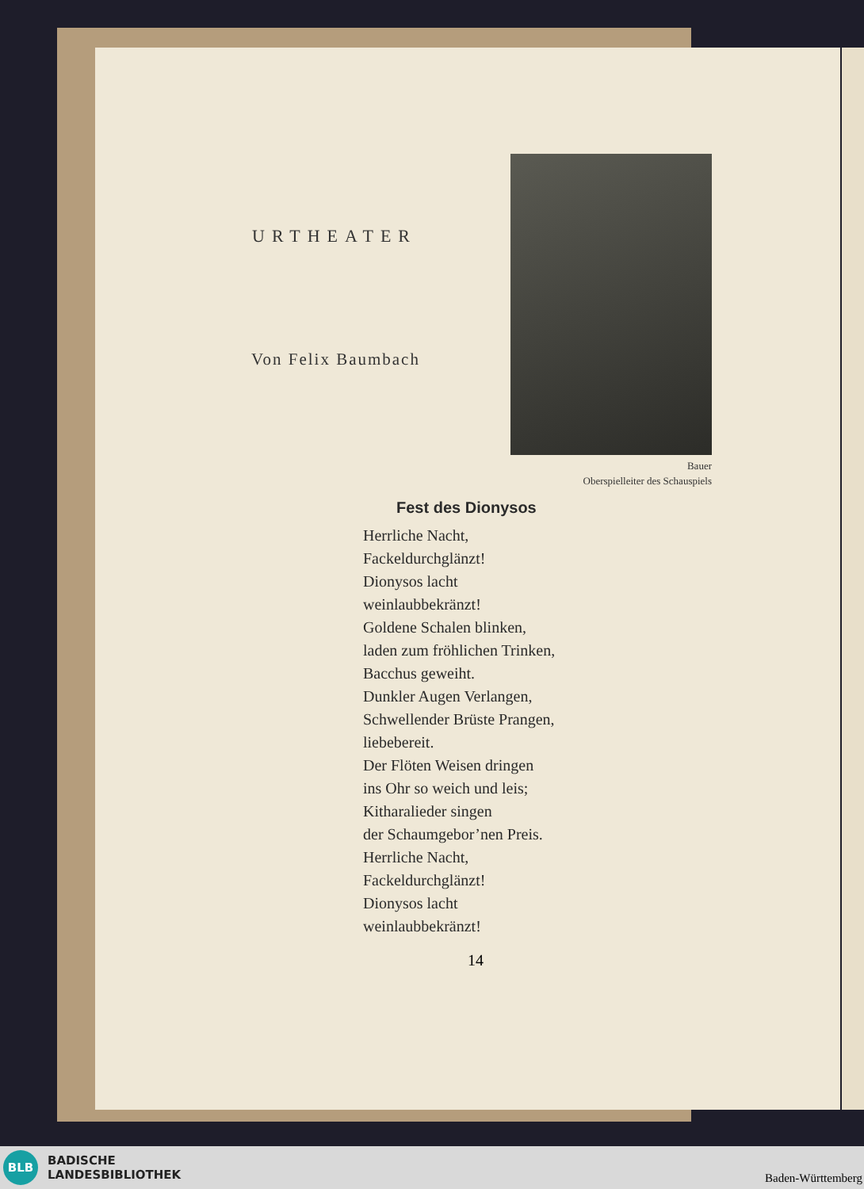URTHEATER
Von Felix Baumbach
Bauer
Oberspielleiter des Schauspiels
Fest des Dionysos
Herrliche Nacht,
Fackeldurchglänzt!
Dionysos lacht
weinlaubbekränzt!
Goldene Schalen blinken,
laden zum fröhlichen Trinken,
Bacchus geweiht.
Dunkler Augen Verlangen,
Schwellender Brüste Prangen,
liebebereit.
Der Flöten Weisen dringen
ins Ohr so weich und leis;
Kitharalieder singen
der Schaumgebor’nen Preis.
Herrliche Nacht,
Fackeldurchglänzt!
Dionysos lacht
weinlaubbekränzt!
14
BLB
BADISCHE
LANDESBIBLIOTHEK
Baden-Württemberg